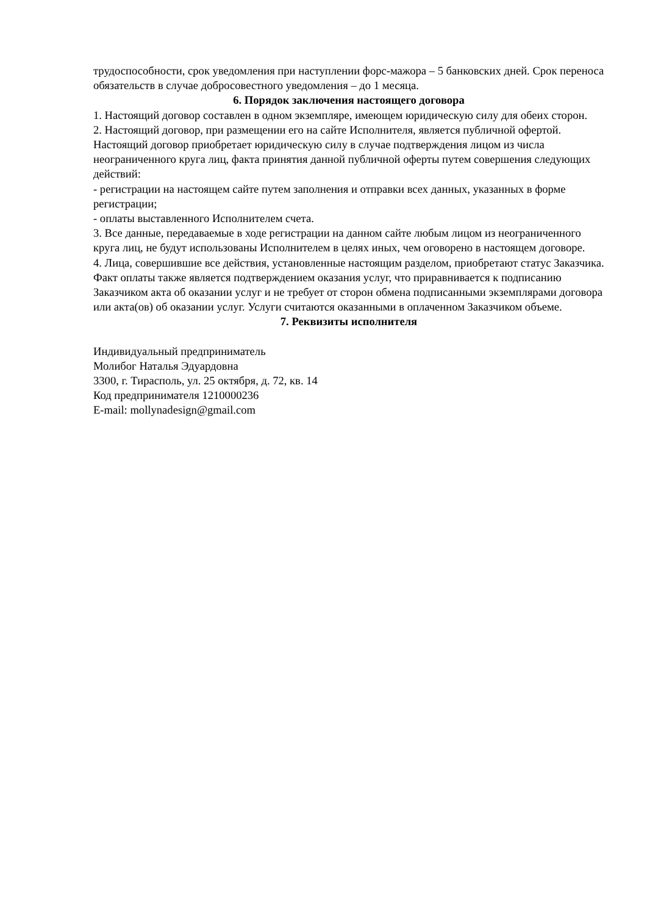трудоспособности, срок уведомления при наступлении форс-мажора – 5 банковских дней. Срок переноса обязательств в случае добросовестного уведомления – до 1 месяца.
6. Порядок заключения настоящего договора
1. Настоящий договор составлен в одном экземпляре, имеющем юридическую силу для обеих сторон.
2. Настоящий договор, при размещении его на сайте Исполнителя, является публичной офертой. Настоящий договор приобретает юридическую силу в случае подтверждения лицом из числа неограниченного круга лиц, факта принятия данной публичной оферты путем совершения следующих действий:
- регистрации на настоящем сайте путем заполнения и отправки всех данных, указанных в форме регистрации;
- оплаты выставленного Исполнителем счета.
3. Все данные, передаваемые в ходе регистрации на данном сайте любым лицом из неограниченного круга лиц, не будут использованы Исполнителем в целях иных, чем оговорено в настоящем договоре.
4. Лица, совершившие все действия, установленные настоящим разделом, приобретают статус Заказчика. Факт оплаты также является подтверждением оказания услуг, что приравнивается к подписанию Заказчиком акта об оказании услуг и не требует от сторон обмена подписанными экземплярами договора или акта(ов) об оказании услуг. Услуги считаются оказанными в оплаченном Заказчиком объеме.
7. Реквизиты исполнителя
Индивидуальный предприниматель
Молибог Наталья Эдуардовна
3300, г. Тирасполь, ул. 25 октября, д. 72, кв. 14
Код предпринимателя 1210000236
E-mail: mollynadesign@gmail.com